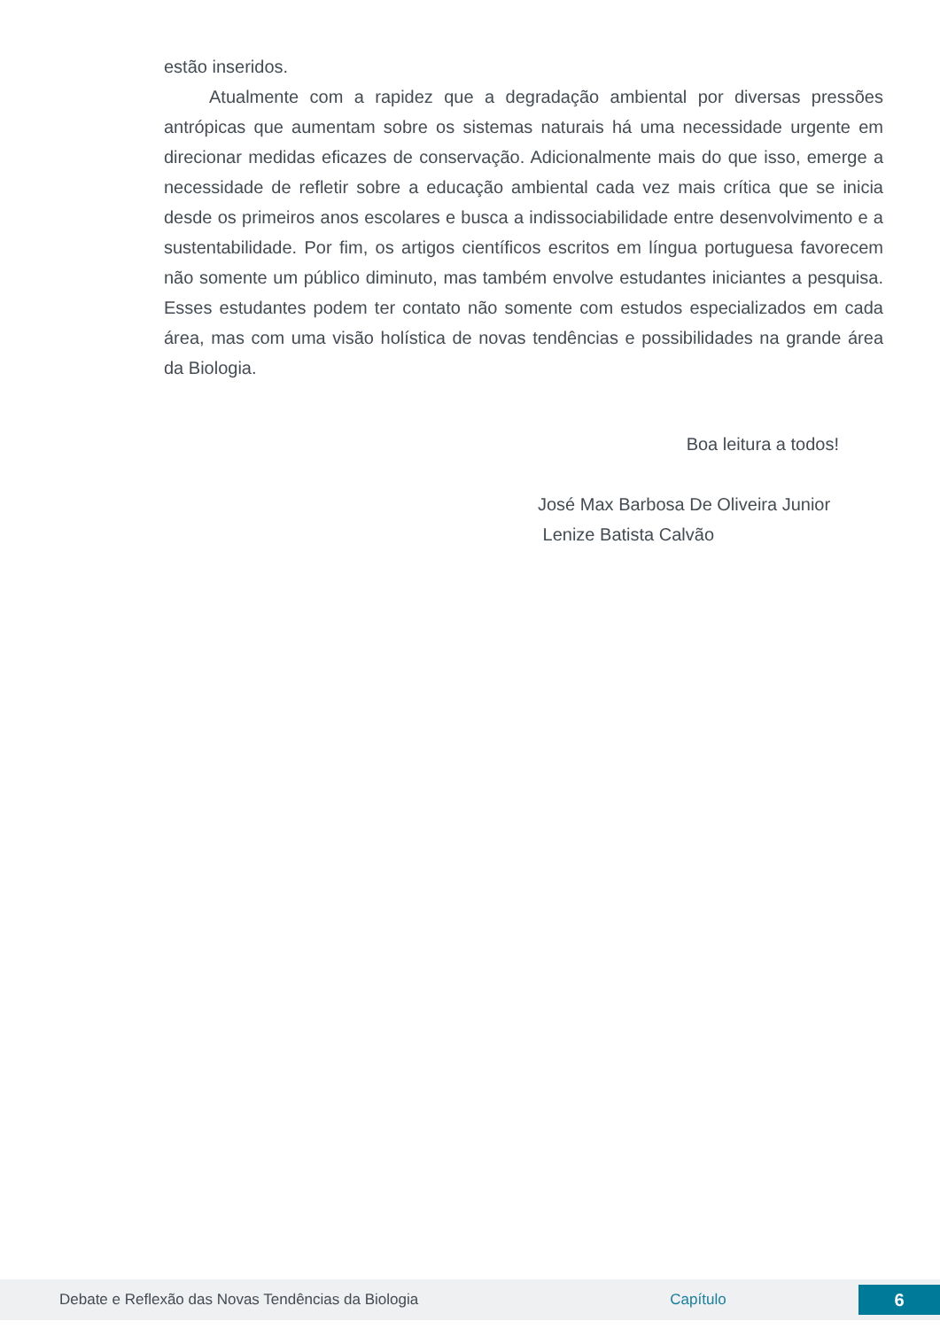estão inseridos.
Atualmente com a rapidez que a degradação ambiental por diversas pressões antrópicas que aumentam sobre os sistemas naturais há uma necessidade urgente em direcionar medidas eficazes de conservação. Adicionalmente mais do que isso, emerge a necessidade de refletir sobre a educação ambiental cada vez mais crítica que se inicia desde os primeiros anos escolares e busca a indissociabilidade entre desenvolvimento e a sustentabilidade. Por fim, os artigos científicos escritos em língua portuguesa favorecem não somente um público diminuto, mas também envolve estudantes iniciantes a pesquisa. Esses estudantes podem ter contato não somente com estudos especializados em cada área, mas com uma visão holística de novas tendências e possibilidades na grande área da Biologia.
Boa leitura a todos!
José Max Barbosa De Oliveira Junior
Lenize Batista Calvão
Debate e Reflexão das Novas Tendências da Biologia Capítulo 6